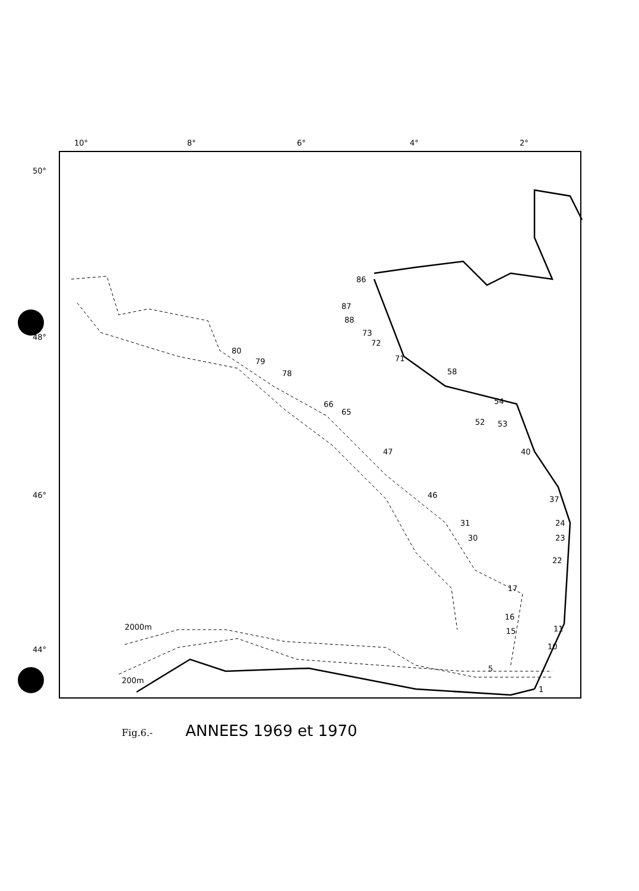10°
8°
6°
4°
2°
50°
48°
46°
44°
86
87
88
73
72
71
58
80
79
78
66
65
54
52
53
47
40
46
37
31
30
24
23
22
17
16
15
11
10
5
1
2000m
200m
Fig.6.- ANNEES 1969 et 1970